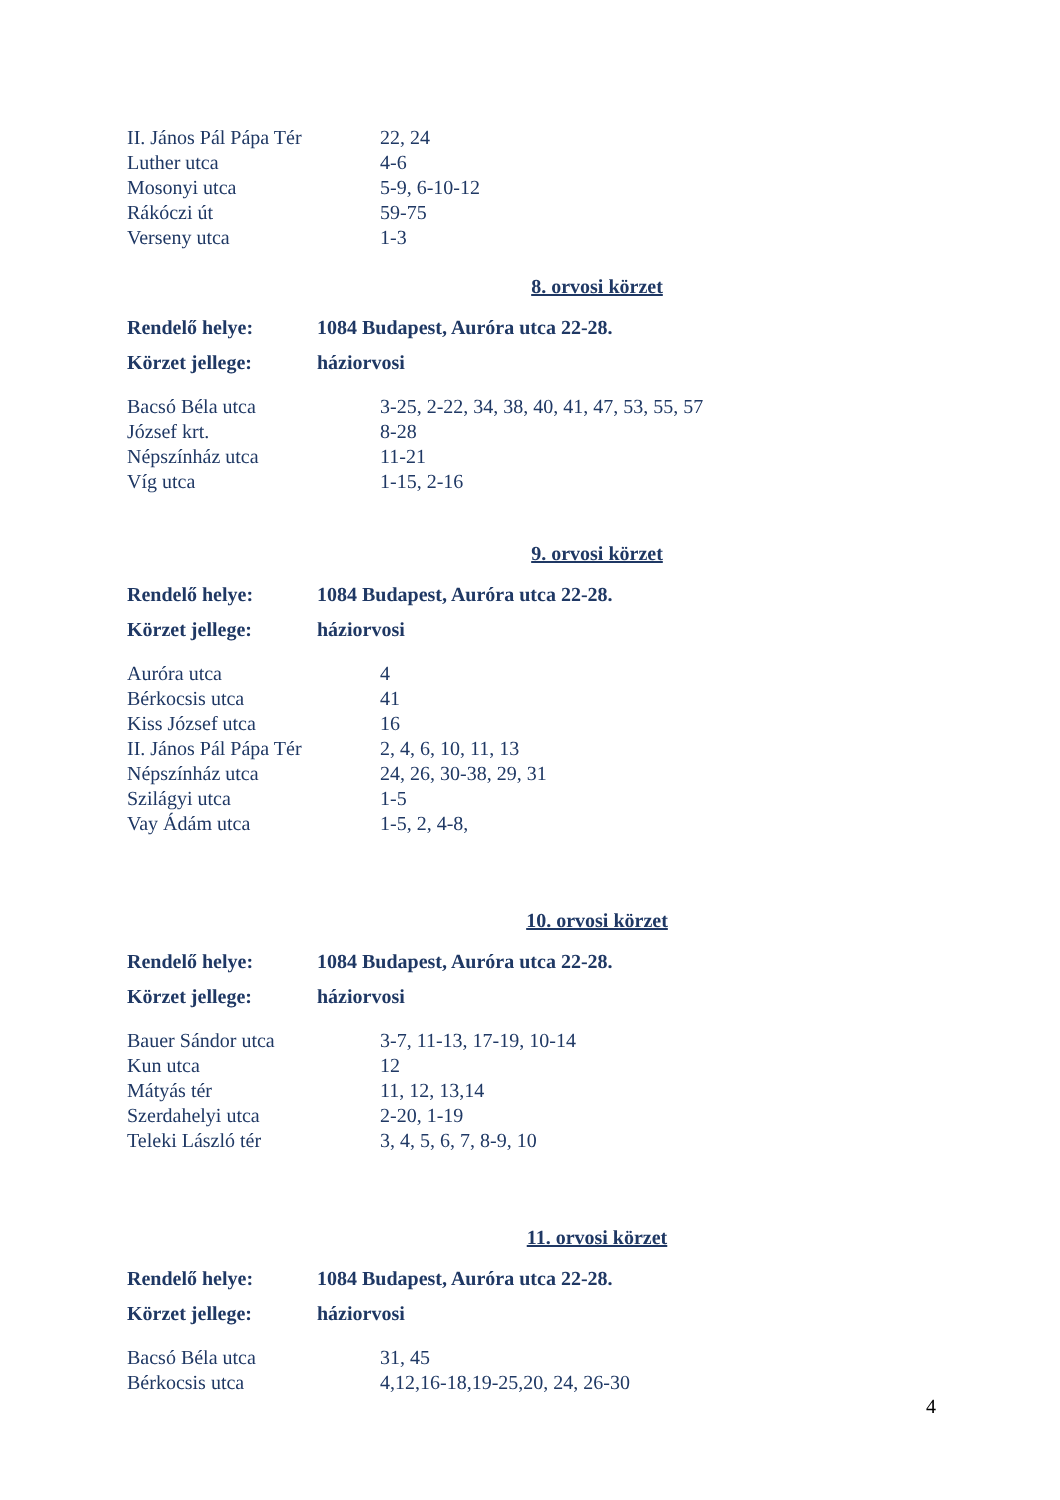| II. János Pál Pápa Tér | 22, 24 |
| Luther utca | 4-6 |
| Mosonyi utca | 5-9, 6-10-12 |
| Rákóczi út | 59-75 |
| Verseny utca | 1-3 |
8. orvosi körzet
| Rendelő helye: | 1084 Budapest, Auróra utca 22-28. |
| Körzet jellege: | háziorvosi |
| Bacsó Béla utca | 3-25, 2-22, 34, 38, 40, 41, 47, 53, 55, 57 |
| József krt. | 8-28 |
| Népszínház utca | 11-21 |
| Víg utca | 1-15, 2-16 |
9. orvosi körzet
| Rendelő helye: | 1084 Budapest, Auróra utca 22-28. |
| Körzet jellege: | háziorvosi |
| Auróra utca | 4 |
| Bérkocsis utca | 41 |
| Kiss József utca | 16 |
| II. János Pál Pápa Tér | 2, 4, 6, 10, 11, 13 |
| Népszínház utca | 24, 26, 30-38, 29, 31 |
| Szilágyi utca | 1-5 |
| Vay Ádám utca | 1-5, 2, 4-8, |
10. orvosi körzet
| Rendelő helye: | 1084 Budapest, Auróra utca 22-28. |
| Körzet jellege: | háziorvosi |
| Bauer Sándor utca | 3-7, 11-13, 17-19, 10-14 |
| Kun utca | 12 |
| Mátyás tér | 11, 12, 13,14 |
| Szerdahelyi utca | 2-20, 1-19 |
| Teleki László tér | 3, 4, 5, 6, 7, 8-9, 10 |
11. orvosi körzet
| Rendelő helye: | 1084 Budapest, Auróra utca 22-28. |
| Körzet jellege: | háziorvosi |
| Bacsó Béla utca | 31, 45 |
| Bérkocsis utca | 4,12,16-18,19-25,20, 24, 26-30 |
4